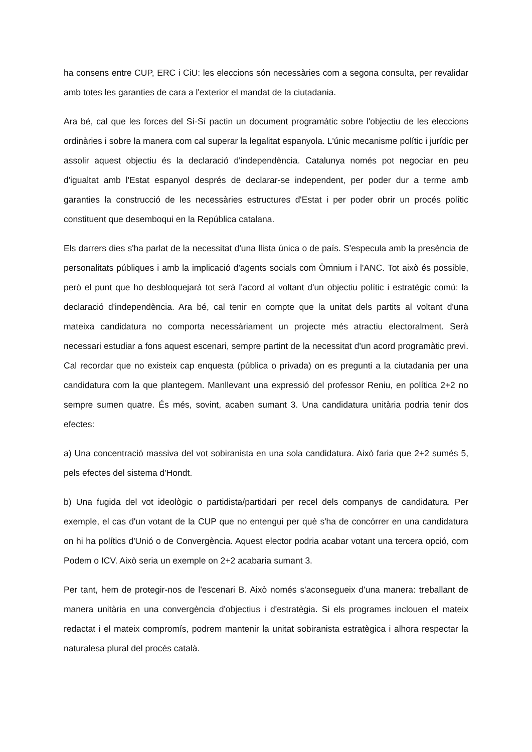ha consens entre CUP, ERC i CiU: les eleccions són necessàries com a segona consulta, per revalidar amb totes les garanties de cara a l'exterior el mandat de la ciutadania.
Ara bé, cal que les forces del Sí-Sí pactin un document programàtic sobre l'objectiu de les eleccions ordinàries i sobre la manera com cal superar la legalitat espanyola. L'únic mecanisme polític i jurídic per assolir aquest objectiu és la declaració d'independència. Catalunya només pot negociar en peu d'igualtat amb l'Estat espanyol després de declarar-se independent, per poder dur a terme amb garanties la construcció de les necessàries estructures d'Estat i per poder obrir un procés polític constituent que desemboqui en la República catalana.
Els darrers dies s'ha parlat de la necessitat d'una llista única o de país. S'especula amb la presència de personalitats públiques i amb la implicació d'agents socials com Òmnium i l'ANC. Tot això és possible, però el punt que ho desbloquejarà tot serà l'acord al voltant d'un objectiu polític i estratègic comú: la declaració d'independència. Ara bé, cal tenir en compte que la unitat dels partits al voltant d'una mateixa candidatura no comporta necessàriament un projecte més atractiu electoralment. Serà necessari estudiar a fons aquest escenari, sempre partint de la necessitat d'un acord programàtic previ. Cal recordar que no existeix cap enquesta (pública o privada) on es pregunti a la ciutadania per una candidatura com la que plantegem. Manllevant una expressió del professor Reniu, en política 2+2 no sempre sumen quatre. És més, sovint, acaben sumant 3. Una candidatura unitària podria tenir dos efectes:
a) Una concentració massiva del vot sobiranista en una sola candidatura. Això faria que 2+2 sumés 5, pels efectes del sistema d'Hondt.
b) Una fugida del vot ideològic o partidista/partidari per recel dels companys de candidatura. Per exemple, el cas d'un votant de la CUP que no entengui per què s'ha de concórrer en una candidatura on hi ha polítics d'Unió o de Convergència. Aquest elector podria acabar votant una tercera opció, com Podem o ICV. Això seria un exemple on 2+2 acabaria sumant 3.
Per tant, hem de protegir-nos de l'escenari B. Això només s'aconsegueix d'una manera: treballant de manera unitària en una convergència d'objectius i d'estratègia. Si els programes inclouen el mateix redactat i el mateix compromís, podrem mantenir la unitat sobiranista estratègica i alhora respectar la naturalesa plural del procés català.